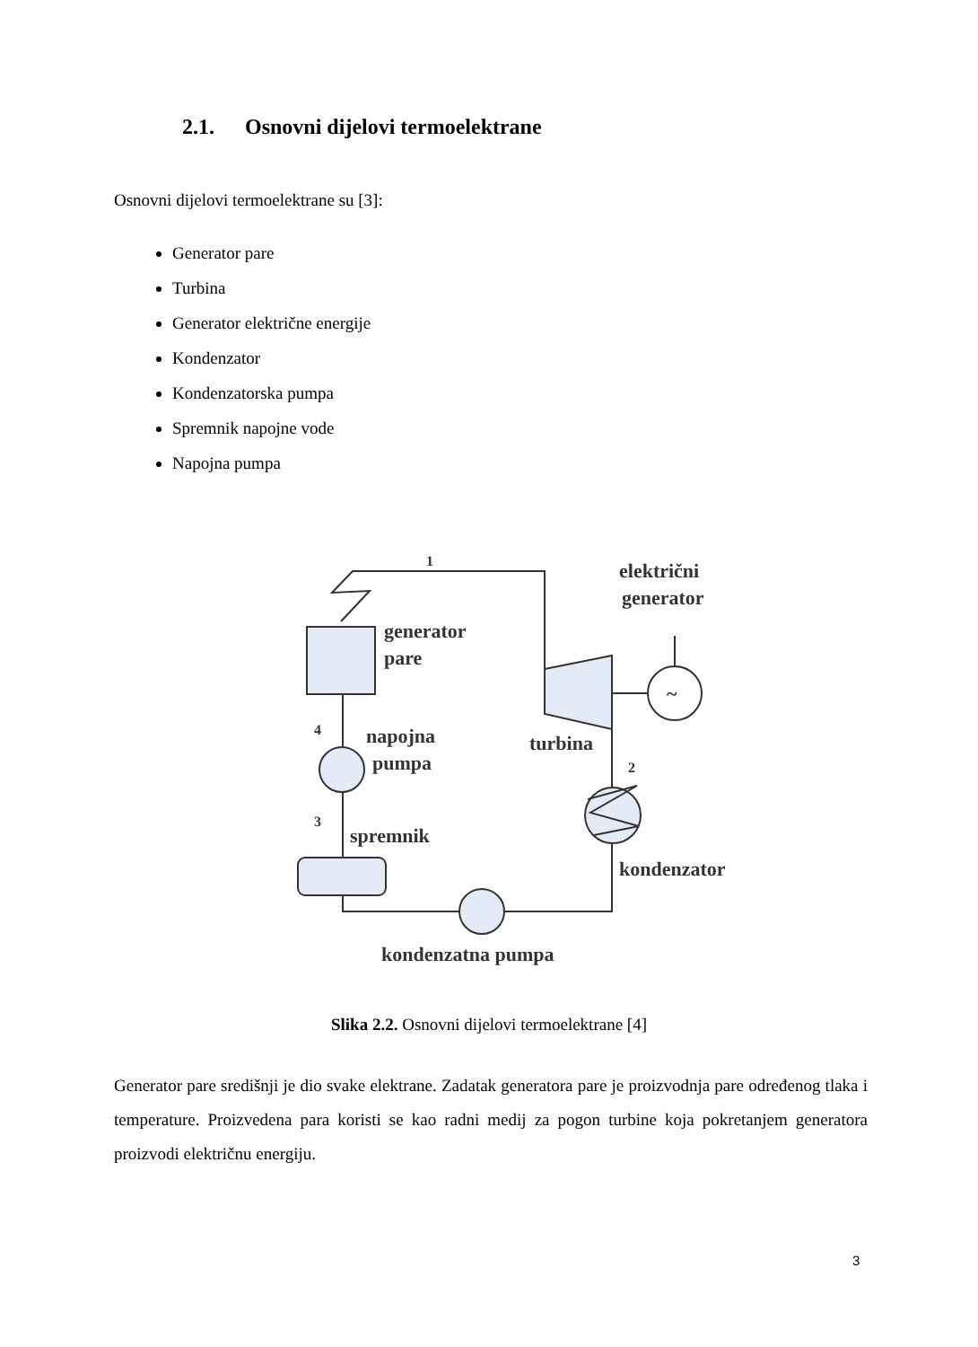2.1. Osnovni dijelovi termoelektrane
Osnovni dijelovi termoelektrane su [3]:
Generator pare
Turbina
Generator električne energije
Kondenzator
Kondenzatorska pumpa
Spremnik napojne vode
Napojna pumpa
1
električni
generator
generator
pare
4
napojna
pumpa
turbina
2
3
spremnik
kondenzator
kondenzatna pumpa
~
Slika 2.2. Osnovni dijelovi termoelektrane [4]
Generator pare središnji je dio svake elektrane. Zadatak generatora pare je proizvodnja pare određenog tlaka i temperature. Proizvedena para koristi se kao radni medij za pogon turbine koja pokretanjem generatora proizvodi električnu energiju.
3